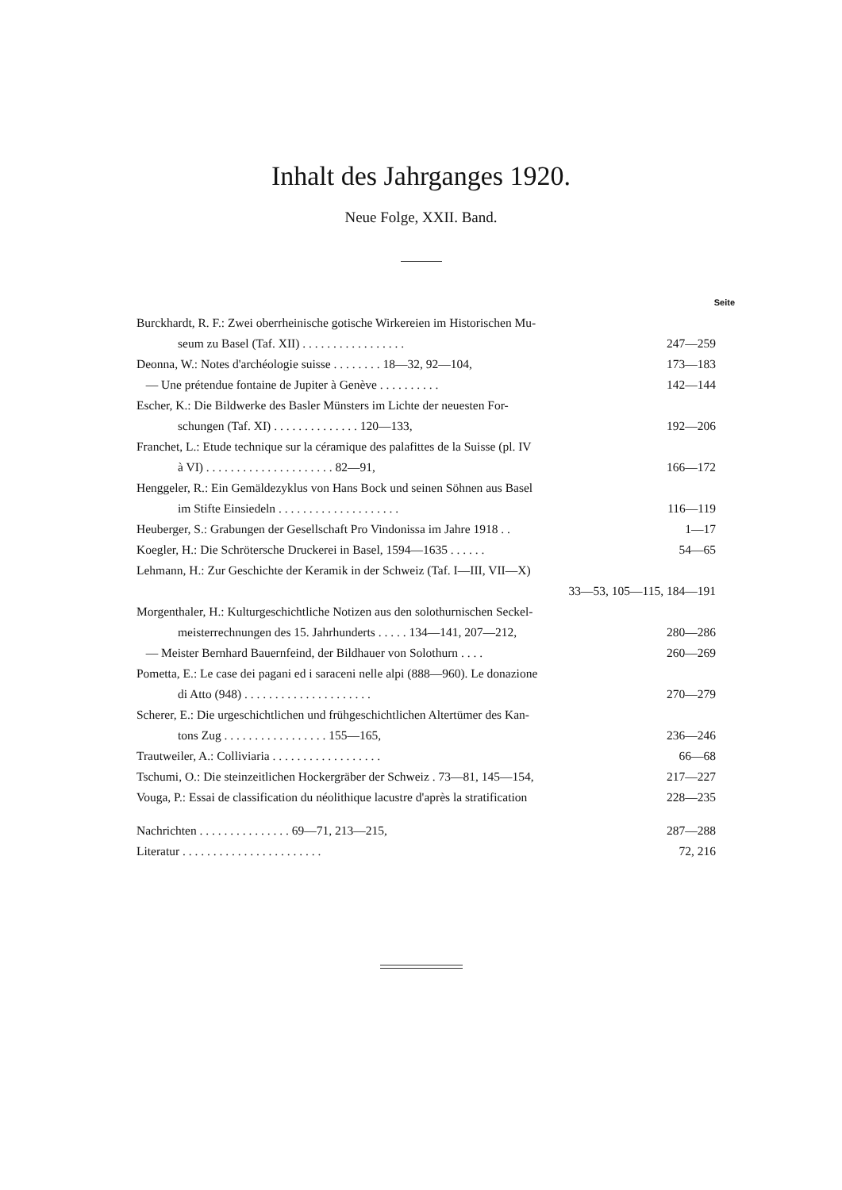Inhalt des Jahrganges 1920.
Neue Folge, XXII. Band.
Seite
Burckhardt, R. F.: Zwei oberrheinische gotische Wirkereien im Historischen Mu-
seum zu Basel (Taf. XII) . . . . . . . . . . . . . . . . . 247—259
Deonna, W.: Notes d'archéologie suisse . . . . . . . . 18—32, 92—104, 173—183
— Une prétendue fontaine de Jupiter à Genève . . . . . . . . . . 142—144
Escher, K.: Die Bildwerke des Basler Münsters im Lichte der neuesten For-
schungen (Taf. XI) . . . . . . . . . . . . . . 120—133, 192—206
Franchet, L.: Etude technique sur la céramique des palafittes de la Suisse (pl. IV
à VI) . . . . . . . . . . . . . . . . . . . . . 82—91, 166—172
Henggeler, R.: Ein Gemäldezyklus von Hans Bock und seinen Söhnen aus Basel
im Stifte Einsiedeln . . . . . . . . . . . . . . . . . . . . 116—119
Heuberger, S.: Grabungen der Gesellschaft Pro Vindonissa im Jahre 1918 . . 1—17
Koegler, H.: Die Schrötersche Druckerei in Basel, 1594—1635 . . . . . . 54—65
Lehmann, H.: Zur Geschichte der Keramik in der Schweiz (Taf. I—III, VII—X)
33—53, 105—115, 184—191
Morgenthaler, H.: Kulturgeschichtliche Notizen aus den solothurnischen Seckel-
meisterrechnungen des 15. Jahrhunderts . . . . . 134—141, 207—212, 280—286
— Meister Bernhard Bauernfeind, der Bildhauer von Solothurn . . . . 260—269
Pometta, E.: Le case dei pagani ed i saraceni nelle alpi (888—960). Le donazione
di Atto (948) . . . . . . . . . . . . . . . . . . . . . 270—279
Scherer, E.: Die urgeschichtlichen und frühgeschichtlichen Altertümer des Kan-
tons Zug . . . . . . . . . . . . . . . . . 155—165, 236—246
Trautweiler, A.: Colliviaria . . . . . . . . . . . . . . . . . . 66—68
Tschumi, O.: Die steinzeitlichen Hockergräber der Schweiz . 73—81, 145—154, 217—227
Vouga, P.: Essai de classification du néolithique lacustre d'après la stratification 228—235
Nachrichten . . . . . . . . . . . . . . . 69—71, 213—215, 287—288
Literatur . . . . . . . . . . . . . . . . . . . . . . . 72, 216